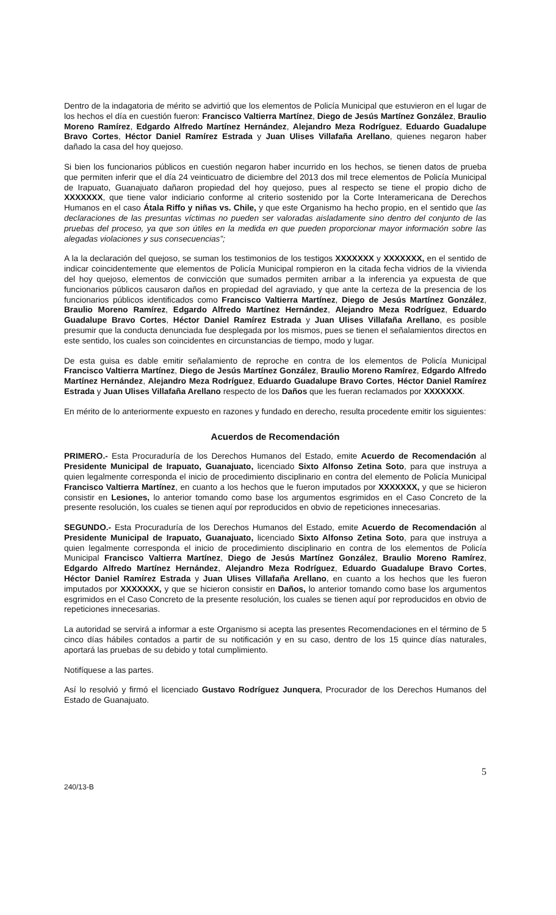Dentro de la indagatoria de mérito se advirtió que los elementos de Policía Municipal que estuvieron en el lugar de los hechos el día en cuestión fueron: Francisco Valtierra Martínez, Diego de Jesús Martínez González, Braulio Moreno Ramírez, Edgardo Alfredo Martínez Hernández, Alejandro Meza Rodríguez, Eduardo Guadalupe Bravo Cortes, Héctor Daniel Ramírez Estrada y Juan Ulises Villafaña Arellano, quienes negaron haber dañado la casa del hoy quejoso.
Si bien los funcionarios públicos en cuestión negaron haber incurrido en los hechos, se tienen datos de prueba que permiten inferir que el día 24 veinticuatro de diciembre del 2013 dos mil trece elementos de Policía Municipal de Irapuato, Guanajuato dañaron propiedad del hoy quejoso, pues al respecto se tiene el propio dicho de XXXXXXX, que tiene valor indiciario conforme al criterio sostenido por la Corte Interamericana de Derechos Humanos en el caso Átala Riffo y niñas vs. Chile, y que este Organismo ha hecho propio, en el sentido que las declaraciones de las presuntas víctimas no pueden ser valoradas aisladamente sino dentro del conjunto de las pruebas del proceso, ya que son útiles en la medida en que pueden proporcionar mayor información sobre las alegadas violaciones y sus consecuencias”;
A la la declaración del quejoso, se suman los testimonios de los testigos XXXXXXX y XXXXXXX, en el sentido de indicar coincidentemente que elementos de Policía Municipal rompieron en la citada fecha vidrios de la vivienda del hoy quejoso, elementos de convicción que sumados permiten arribar a la inferencia ya expuesta de que funcionarios públicos causaron daños en propiedad del agraviado, y que ante la certeza de la presencia de los funcionarios públicos identificados como Francisco Valtierra Martínez, Diego de Jesús Martínez González, Braulio Moreno Ramírez, Edgardo Alfredo Martínez Hernández, Alejandro Meza Rodríguez, Eduardo Guadalupe Bravo Cortes, Héctor Daniel Ramírez Estrada y Juan Ulises Villafaña Arellano, es posible presumir que la conducta denunciada fue desplegada por los mismos, pues se tienen el señalamientos directos en este sentido, los cuales son coincidentes en circunstancias de tiempo, modo y lugar.
De esta guisa es dable emitir señalamiento de reproche en contra de los elementos de Policía Municipal Francisco Valtierra Martínez, Diego de Jesús Martínez González, Braulio Moreno Ramírez, Edgardo Alfredo Martínez Hernández, Alejandro Meza Rodríguez, Eduardo Guadalupe Bravo Cortes, Héctor Daniel Ramírez Estrada y Juan Ulises Villafaña Arellano respecto de los Daños que les fueran reclamados por XXXXXXX.
En mérito de lo anteriormente expuesto en razones y fundado en derecho, resulta procedente emitir los siguientes:
Acuerdos de Recomendación
PRIMERO.- Esta Procuraduría de los Derechos Humanos del Estado, emite Acuerdo de Recomendación al Presidente Municipal de Irapuato, Guanajuato, licenciado Sixto Alfonso Zetina Soto, para que instruya a quien legalmente corresponda el inicio de procedimiento disciplinario en contra del elemento de Policía Municipal Francisco Valtierra Martínez, en cuanto a los hechos que le fueron imputados por XXXXXXX, y que se hicieron consistir en Lesiones, lo anterior tomando como base los argumentos esgrimidos en el Caso Concreto de la presente resolución, los cuales se tienen aquí por reproducidos en obvio de repeticiones innecesarias.
SEGUNDO.- Esta Procuraduría de los Derechos Humanos del Estado, emite Acuerdo de Recomendación al Presidente Municipal de Irapuato, Guanajuato, licenciado Sixto Alfonso Zetina Soto, para que instruya a quien legalmente corresponda el inicio de procedimiento disciplinario en contra de los elementos de Policía Municipal Francisco Valtierra Martínez, Diego de Jesús Martínez González, Braulio Moreno Ramírez, Edgardo Alfredo Martínez Hernández, Alejandro Meza Rodríguez, Eduardo Guadalupe Bravo Cortes, Héctor Daniel Ramírez Estrada y Juan Ulises Villafaña Arellano, en cuanto a los hechos que les fueron imputados por XXXXXXX, y que se hicieron consistir en Daños, lo anterior tomando como base los argumentos esgrimidos en el Caso Concreto de la presente resolución, los cuales se tienen aquí por reproducidos en obvio de repeticiones innecesarias.
La autoridad se servirá a informar a este Organismo si acepta las presentes Recomendaciones en el término de 5 cinco días hábiles contados a partir de su notificación y en su caso, dentro de los 15 quince días naturales, aportará las pruebas de su debido y total cumplimiento.
Notifíquese a las partes.
Así lo resolvió y firmó el licenciado Gustavo Rodríguez Junquera, Procurador de los Derechos Humanos del Estado de Guanajuato.
5
240/13-B